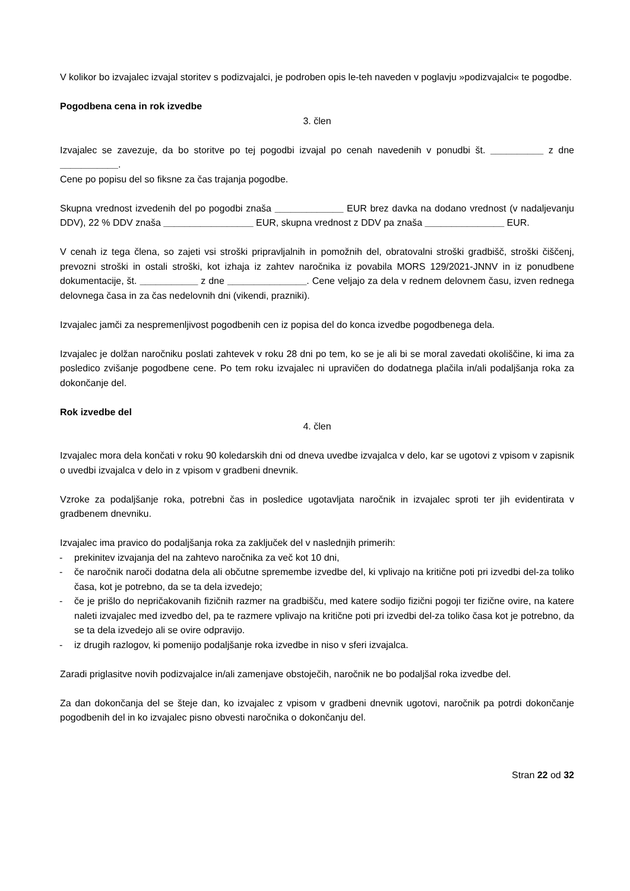V kolikor bo izvajalec izvajal storitev s podizvajalci, je podroben opis le-teh naveden v poglavju »podizvajalci« te pogodbe.
Pogodbena cena in rok izvedbe
3. člen
Izvajalec se zavezuje, da bo storitve po tej pogodbi izvajal po cenah navedenih v ponudbi št. __________ z dne ___________.
Cene po popisu del so fiksne za čas trajanja pogodbe.
Skupna vrednost izvedenih del po pogodbi znaša _____________ EUR brez davka na dodano vrednost (v nadaljevanju DDV), 22 % DDV znaša _________________ EUR, skupna vrednost z DDV pa znaša _______________ EUR.
V cenah iz tega člena, so zajeti vsi stroški pripravljalnih in pomožnih del, obratovalni stroški gradbišč, stroški čiščenj, prevozni stroški in ostali stroški, kot izhaja iz zahtev naročnika iz povabila MORS 129/2021-JNNV in iz ponudbene dokumentacije, št. ___________ z dne _______________. Cene veljajo za dela v rednem delovnem času, izven rednega delovnega časa in za čas nedelovnih dni (vikendi, prazniki).
Izvajalec jamči za nespremenljivost pogodbenih cen iz popisa del do konca izvedbe pogodbenega dela.
Izvajalec je dolžan naročniku poslati zahtevek v roku 28 dni po tem, ko se je ali bi se moral zavedati okoliščine, ki ima za posledico zvišanje pogodbene cene. Po tem roku izvajalec ni upravičen do dodatnega plačila in/ali podaljšanja roka za dokončanje del.
Rok izvedbe del
4. člen
Izvajalec mora dela končati v roku 90 koledarskih dni od dneva uvedbe izvajalca v delo, kar se ugotovi z vpisom v zapisnik o uvedbi izvajalca v delo in z vpisom v gradbeni dnevnik.
Vzroke za podaljšanje roka, potrebni čas in posledice ugotavljata naročnik in izvajalec sproti ter jih evidentirata v gradbenem dnevniku.
Izvajalec ima pravico do podaljšanja roka za zaključek del v naslednjih primerih:
- prekinitev izvajanja del na zahtevo naročnika za več kot 10 dni,
- če naročnik naroči dodatna dela ali občutne spremembe izvedbe del, ki vplivajo na kritične poti pri izvedbi del-za toliko časa, kot je potrebno, da se ta dela izvedejo;
- če je prišlo do nepričakovanih fizičnih razmer na gradbišču, med katere sodijo fizični pogoji ter fizične ovire, na katere naleti izvajalec med izvedbo del, pa te razmere vplivajo na kritične poti pri izvedbi del-za toliko časa kot je potrebno, da se ta dela izvedejo ali se ovire odpravijo.
- iz drugih razlogov, ki pomenijo podaljšanje roka izvedbe in niso v sferi izvajalca.
Zaradi priglasitve novih podizvajalce in/ali zamenjave obstoječih, naročnik ne bo podaljšal roka izvedbe del.
Za dan dokončanja del se šteje dan, ko izvajalec z vpisom v gradbeni dnevnik ugotovi, naročnik pa potrdi dokončanje pogodbenih del in ko izvajalec pisno obvesti naročnika o dokončanju del.
Stran 22 od 32